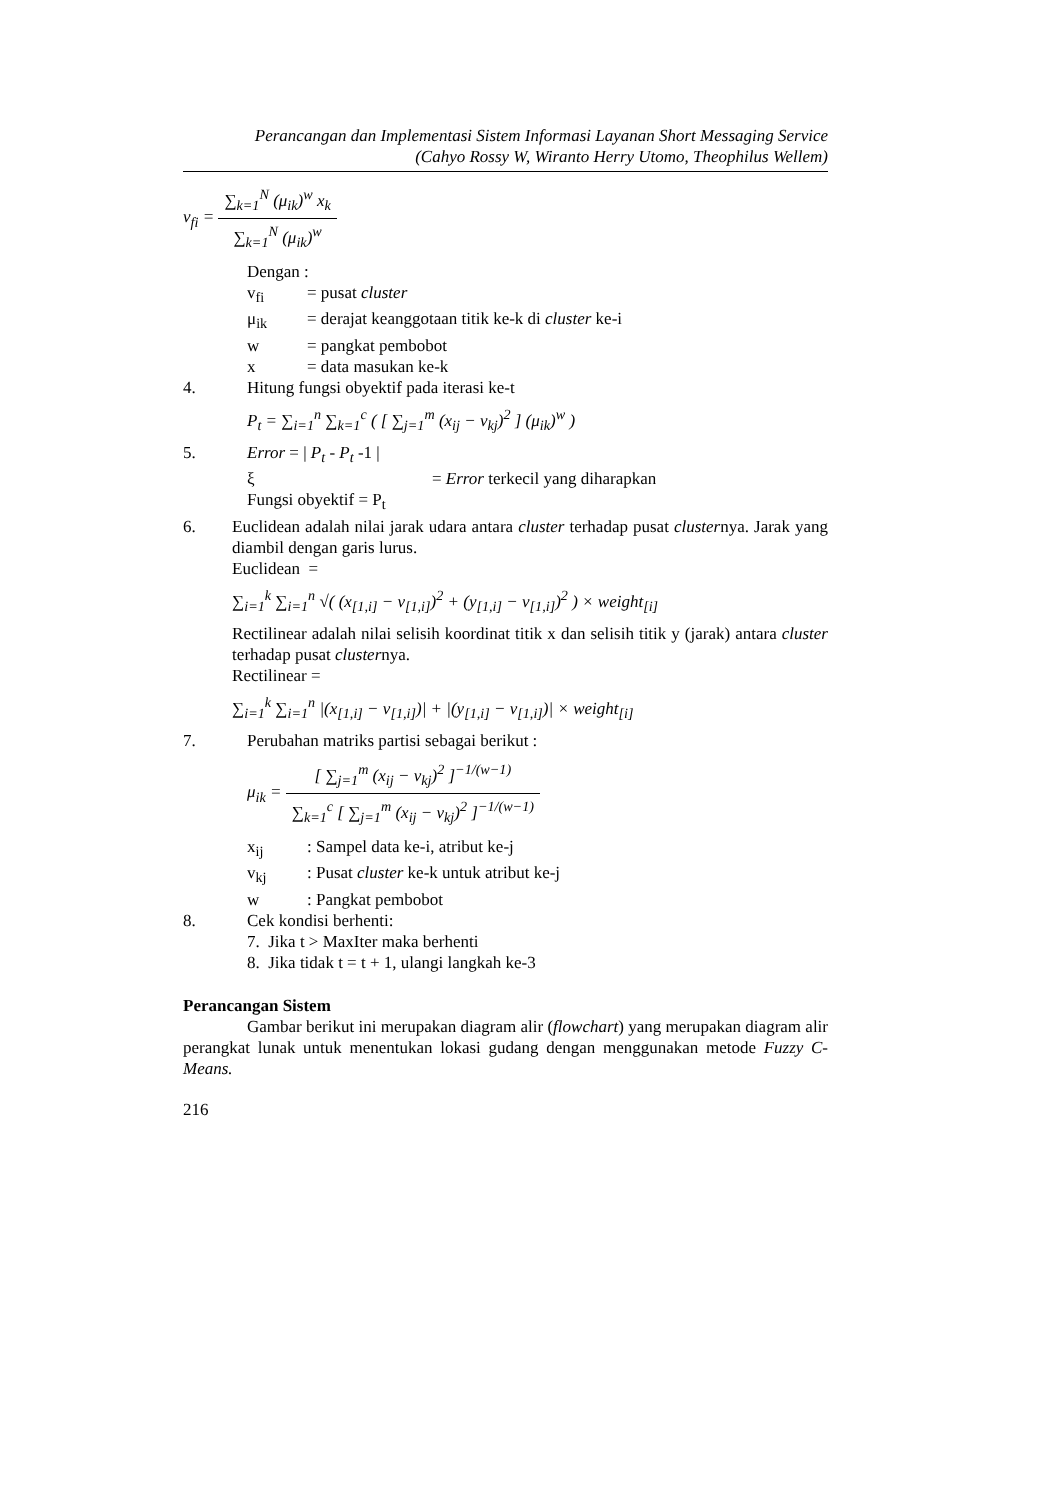Perancangan dan Implementasi Sistem Informasi Layanan Short Messaging Service
(Cahyo Rossy W, Wiranto Herry Utomo, Theophilus Wellem)
v<sub>fi</sub> =
| ∑<sub>k=1</sub><sup>N</sup> (μ<sub>ik</sub>)<sup>w</sup> x<sub>k</sub> |
| ∑<sub>k=1</sub><sup>N</sup> (μ<sub>ik</sub>)<sup>w</sup> |
Dengan :
v<sub>fi</sub> = pusat cluster
μ<sub>ik</sub> = derajat keanggotaan titik ke-k di cluster ke-i
w = pangkat pembobot
x = data masukan ke-k
4. Hitung fungsi obyektif pada iterasi ke-t
P<sub>t</sub> = ∑<sub>i=1</sub><sup>n</sup> ∑<sub>k=1</sub><sup>c</sup> ( [ ∑<sub>j=1</sub><sup>m</sup> (x<sub>ij</sub> − v<sub>kj</sub>)<sup>2</sup> ] (μ<sub>ik</sub>)<sup>w</sup> )
5. Error = | P<sub>t</sub> - P<sub>t</sub> -1 |
ξ = Error terkecil yang diharapkan
Fungsi obyektif = P<sub>t</sub>
6. Euclidean adalah nilai jarak udara antara cluster terhadap pusat clusternya. Jarak yang diambil dengan garis lurus.
Euclidean =
∑<sub>i=1</sub><sup>k</sup> ∑<sub>i=1</sub><sup>n</sup> √( (x<sub>[1,i]</sub> − v<sub>[1,i]</sub>)<sup>2</sup> + (y<sub>[1,i]</sub> − v<sub>[1,i]</sub>)<sup>2</sup> ) × weight<sub>[i]</sub>
Rectilinear adalah nilai selisih koordinat titik x dan selisih titik y (jarak) antara cluster terhadap pusat clusternya.
Rectilinear =
∑<sub>i=1</sub><sup>k</sup> ∑<sub>i=1</sub><sup>n</sup> |(x<sub>[1,i]</sub> − v<sub>[1,i]</sub>)| + |(y<sub>[1,i]</sub> − v<sub>[1,i]</sub>)| × weight<sub>[i]</sub>
7. Perubahan matriks partisi sebagai berikut :
μ<sub>ik</sub> =
| [ ∑<sub>j=1</sub><sup>m</sup> (x<sub>ij</sub> − v<sub>kj</sub>)<sup>2</sup> ]<sup>−1/(w−1)</sup> |
| ∑<sub>k=1</sub><sup>c</sup> [ ∑<sub>j=1</sub><sup>m</sup> (x<sub>ij</sub> − v<sub>kj</sub>)<sup>2</sup> ]<sup>−1/(w−1)</sup> |
x<sub>ij</sub>: Sampel data ke-i, atribut ke-j
v<sub>kj</sub>: Pusat cluster ke-k untuk atribut ke-j
w: Pangkat pembobot
8. Cek kondisi berhenti:
7. Jika t > MaxIter maka berhenti
8. Jika tidak t = t + 1, ulangi langkah ke-3
Perancangan Sistem
Gambar berikut ini merupakan diagram alir (flowchart) yang merupakan diagram alir perangkat lunak untuk menentukan lokasi gudang dengan menggunakan metode Fuzzy C-Means.
216